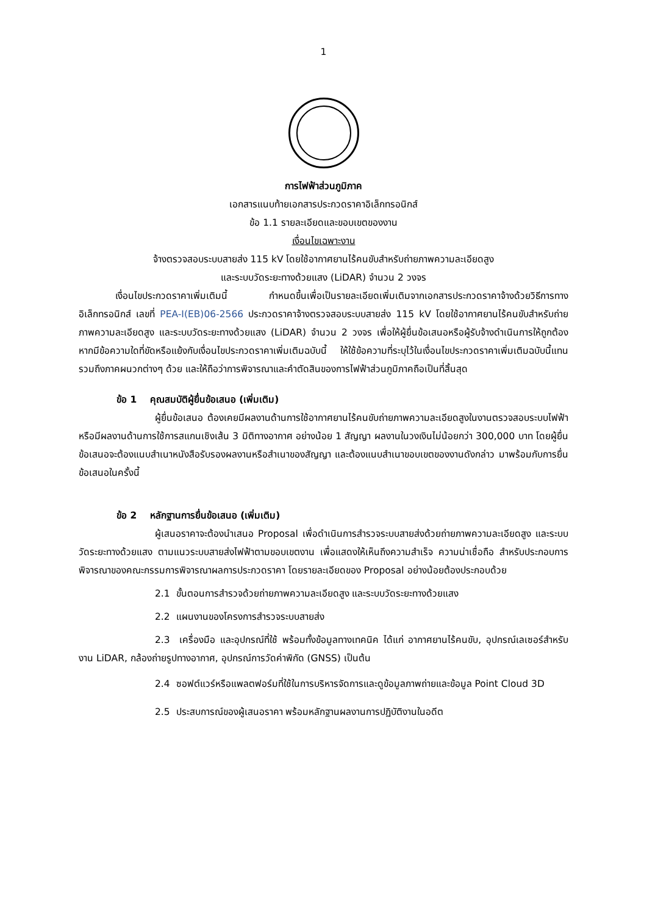1
การไฟฟ้าส่วนภูมิภาค
เอกสารแนบท้ายเอกสารประกวดราคาอิเล็กทรอนิกส์
ข้อ 1.1 รายละเอียดและขอบเขตของงาน
เงื่อนไขเฉพาะงาน
จ้างตรวจสอบระบบสายส่ง 115 kV โดยใช้อากาศยานไร้คนขับสำหรับถ่ายภาพความละเอียดสูง
และระบบวัดระยะทางด้วยแสง (LiDAR) จำนวน 2 วงจร
เงื่อนไขประกวดราคาเพิ่มเติมนี้ กำหนดขึ้นเพื่อเป็นรายละเอียดเพิ่มเติมจากเอกสารประกวดราคาจ้างด้วยวิธีการทางอิเล็กทรอนิกส์ เลขที่ PEA-I(EB)06-2566 ประกวดราคาจ้างตรวจสอบระบบสายส่ง 115 kV โดยใช้อากาศยานไร้คนขับสำหรับถ่ายภาพความละเอียดสูง และระบบวัดระยะทางด้วยแสง (LiDAR) จำนวน 2 วงจร เพื่อให้ผู้ยื่นข้อเสนอหรือผู้รับจ้างดำเนินการให้ถูกต้อง หากมีข้อความใดที่ขัดหรือแย้งกับเงื่อนไขประกวดราคาเพิ่มเติมฉบับนี้ ให้ใช้ข้อความที่ระบุไว้ในเงื่อนไขประกวดราคาเพิ่มเติมฉบับนี้แทน รวมถึงภาคผนวกต่างๆ ด้วย และให้ถือว่าการพิจารณาและคำตัดสินของการไฟฟ้าส่วนภูมิภาคถือเป็นที่สิ้นสุด
ข้อ 1 คุณสมบัติผู้ยื่นข้อเสนอ (เพิ่มเติม)
ผู้ยื่นข้อเสนอ ต้องเคยมีผลงานด้านการใช้อากาศยานไร้คนขับถ่ายภาพความละเอียดสูงในงานตรวจสอบระบบไฟฟ้า หรือมีผลงานด้านการใช้การสแกนเชิงเส้น 3 มิติทางอากาศ อย่างน้อย 1 สัญญา ผลงานในวงเงินไม่น้อยกว่า 300,000 บาท โดยผู้ยื่นข้อเสนอจะต้องแนบสำเนาหนังสือรับรองผลงานหรือสำเนาของสัญญา และต้องแนบสำเนาขอบเขตของงานดังกล่าว มาพร้อมกับการยื่นข้อเสนอในครั้งนี้
ข้อ 2 หลักฐานการยื่นข้อเสนอ (เพิ่มเติม)
ผู้เสนอราคาจะต้องนำเสนอ Proposal เพื่อดำเนินการสำรวจระบบสายส่งด้วยถ่ายภาพความละเอียดสูง และระบบวัดระยะทางด้วยแสง ตามแนวระบบสายส่งไฟฟ้าตามขอบเขตงาน เพื่อแสดงให้เห็นถึงความสำเร็จ ความน่าเชื่อถือ สำหรับประกอบการพิจารณาของคณะกรรมการพิจารณาผลการประกวดราคา โดยรายละเอียดของ Proposal อย่างน้อยต้องประกอบด้วย
2.1 ขั้นตอนการสำรวจด้วยถ่ายภาพความละเอียดสูง และระบบวัดระยะทางด้วยแสง
2.2 แผนงานของโครงการสำรวจระบบสายส่ง
2.3 เครื่องมือ และอุปกรณ์ที่ใช้ พร้อมทั้งข้อมูลทางเทคนิค ได้แก่ อากาศยานไร้คนขับ, อุปกรณ์เลเซอร์สำหรับงาน LiDAR, กล้องถ่ายรูปทางอากาศ, อุปกรณ์การวัดค่าพิกัด (GNSS) เป็นต้น
2.4 ซอฟต์แวร์หรือแพลตฟอร์มที่ใช้ในการบริหารจัดการและดูข้อมูลภาพถ่ายและข้อมูล Point Cloud 3D
2.5 ประสบการณ์ของผู้เสนอราคา พร้อมหลักฐานผลงานการปฏิบัติงานในอดีต